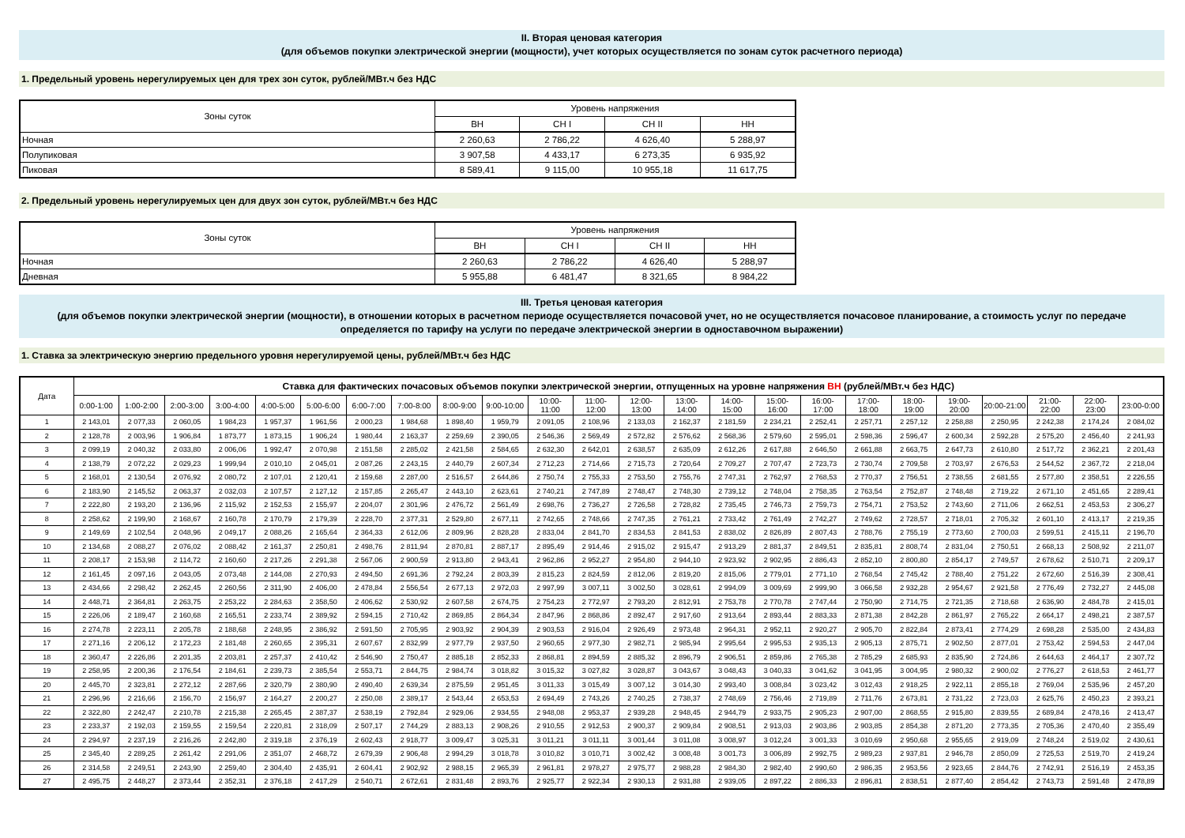II. Вторая ценовая категория
(для объемов покупки электрической энергии (мощности), учет которых осуществляется по зонам суток расчетного периода)
1. Предельный уровень нерегулируемых цен для трех зон суток, рублей/МВт.ч без НДС
| Зоны суток | Уровень напряжения | | | |
| --- | --- | --- | --- | --- |
| | ВН | СН I | СН II | НН |
| Ночная | 2 260,63 | 2 786,22 | 4 626,40 | 5 288,97 |
| Полупиковая | 3 907,58 | 4 433,17 | 6 273,35 | 6 935,92 |
| Пиковая | 8 589,41 | 9 115,00 | 10 955,18 | 11 617,75 |
2. Предельный уровень нерегулируемых цен для двух зон суток, рублей/МВт.ч без НДС
| Зоны суток | Уровень напряжения | | | |
| --- | --- | --- | --- | --- |
| | ВН | СН I | СН II | НН |
| Ночная | 2 260,63 | 2 786,22 | 4 626,40 | 5 288,97 |
| Дневная | 5 955,88 | 6 481,47 | 8 321,65 | 8 984,22 |
III. Третья ценовая категория
(для объемов покупки электрической энергии (мощности), в отношении которых в расчетном периоде осуществляется почасовой учет, но не осуществляется почасовое планирование, а стоимость услуг по передаче
определяется по тарифу на услуги по передаче электрической энергии в одноставочном выражении)
1. Ставка за электрическую энергию предельного уровня нерегулируемой цены, рублей/МВт.ч без НДС
| Дата | Ставка для фактических почасовых объемов покупки электрической энергии, отпущенных на уровне напряжения ВН (рублей/МВт.ч без НДС) | | | | | | | | | | | | | | | | | | | | | | | |
| --- | --- | --- | --- | --- | --- | --- | --- | --- | --- | --- | --- | --- | --- | --- | --- | --- | --- | --- | --- | --- | --- | --- | --- | --- |
| | 0:00-1:00 | 1:00-2:00 | 2:00-3:00 | 3:00-4:00 | 4:00-5:00 | 5:00-6:00 | 6:00-7:00 | 7:00-8:00 | 8:00-9:00 | 9:00-10:00 | 10:00- 11:00 | 11:00- 12:00 | 12:00- 13:00 | 13:00- 14:00 | 14:00- 15:00 | 15:00- 16:00 | 16:00- 17:00 | 17:00- 18:00 | 18:00- 19:00 | 19:00- 20:00 | 20:00-21:00 | 21:00- 22:00 | 22:00- 23:00 | 23:00-0:00 |
| 1 | 2 143,01 | 2 077,33 | 2 060,05 | 1 984,23 | 1 957,37 | 1 961,56 | 2 000,23 | 1 984,68 | 1 898,40 | 1 959,79 | 2 091,05 | 2 108,96 | 2 133,03 | 2 162,37 | 2 181,59 | 2 234,21 | 2 252,41 | 2 257,71 | 2 257,12 | 2 258,88 | 2 250,95 | 2 242,38 | 2 174,24 | 2 084,02 |
| 2 | 2 128,78 | 2 003,96 | 1 906,84 | 1 873,77 | 1 873,15 | 1 906,24 | 1 980,44 | 2 163,37 | 2 259,69 | 2 390,05 | 2 546,36 | 2 569,49 | 2 572,82 | 2 576,62 | 2 568,36 | 2 579,60 | 2 595,01 | 2 598,36 | 2 596,47 | 2 600,34 | 2 592,28 | 2 575,20 | 2 456,40 | 2 241,93 |
| 3 | 2 099,19 | 2 040,32 | 2 033,80 | 2 006,06 | 1 992,47 | 2 070,98 | 2 151,58 | 2 285,02 | 2 421,58 | 2 584,65 | 2 632,30 | 2 642,01 | 2 638,57 | 2 635,09 | 2 612,26 | 2 617,88 | 2 646,50 | 2 661,88 | 2 663,75 | 2 647,73 | 2 610,80 | 2 517,72 | 2 362,21 | 2 201,43 |
| 4 | 2 138,79 | 2 072,22 | 2 029,23 | 1 999,94 | 2 010,10 | 2 045,01 | 2 087,26 | 2 243,15 | 2 440,79 | 2 607,34 | 2 712,23 | 2 714,66 | 2 715,73 | 2 720,64 | 2 709,27 | 2 707,47 | 2 723,73 | 2 730,74 | 2 709,58 | 2 703,97 | 2 676,53 | 2 544,52 | 2 367,72 | 2 218,04 |
| 5 | 2 168,01 | 2 130,54 | 2 076,92 | 2 080,72 | 2 107,01 | 2 120,41 | 2 159,68 | 2 287,00 | 2 516,57 | 2 644,86 | 2 750,74 | 2 755,33 | 2 753,50 | 2 755,76 | 2 747,31 | 2 762,97 | 2 768,53 | 2 770,37 | 2 756,51 | 2 738,55 | 2 681,55 | 2 577,80 | 2 358,51 | 2 226,55 |
| 6 | 2 183,90 | 2 145,52 | 2 063,37 | 2 032,03 | 2 107,57 | 2 127,12 | 2 157,85 | 2 265,47 | 2 443,10 | 2 623,61 | 2 740,21 | 2 747,89 | 2 748,47 | 2 748,30 | 2 739,12 | 2 748,04 | 2 758,35 | 2 763,54 | 2 752,87 | 2 748,48 | 2 719,22 | 2 671,10 | 2 451,65 | 2 289,41 |
| 7 | 2 222,80 | 2 193,20 | 2 136,96 | 2 115,92 | 2 152,53 | 2 155,97 | 2 204,07 | 2 301,96 | 2 476,72 | 2 561,49 | 2 698,76 | 2 736,27 | 2 726,58 | 2 728,82 | 2 735,45 | 2 746,73 | 2 759,73 | 2 754,71 | 2 753,52 | 2 743,60 | 2 711,06 | 2 662,51 | 2 453,53 | 2 306,27 |
| 8 | 2 258,62 | 2 199,90 | 2 168,67 | 2 160,78 | 2 170,79 | 2 179,39 | 2 228,70 | 2 377,31 | 2 529,80 | 2 677,11 | 2 742,65 | 2 748,66 | 2 747,35 | 2 761,21 | 2 733,42 | 2 761,49 | 2 742,27 | 2 749,62 | 2 728,57 | 2 718,01 | 2 705,32 | 2 601,10 | 2 413,17 | 2 219,35 |
| 9 | 2 149,69 | 2 102,54 | 2 048,96 | 2 049,17 | 2 088,26 | 2 165,64 | 2 364,33 | 2 612,06 | 2 809,96 | 2 828,28 | 2 833,04 | 2 841,70 | 2 834,53 | 2 841,53 | 2 838,02 | 2 826,89 | 2 807,43 | 2 788,76 | 2 755,19 | 2 773,60 | 2 700,03 | 2 599,51 | 2 415,11 | 2 196,70 |
| 10 | 2 134,68 | 2 088,27 | 2 076,02 | 2 088,42 | 2 161,37 | 2 250,81 | 2 498,76 | 2 811,94 | 2 870,81 | 2 887,17 | 2 895,49 | 2 914,46 | 2 915,02 | 2 915,47 | 2 913,29 | 2 881,37 | 2 849,51 | 2 835,81 | 2 808,74 | 2 831,04 | 2 750,51 | 2 668,13 | 2 508,92 | 2 211,07 |
| 11 | 2 208,17 | 2 153,98 | 2 114,72 | 2 160,60 | 2 217,26 | 2 291,38 | 2 567,06 | 2 900,59 | 2 913,80 | 2 943,41 | 2 962,86 | 2 952,27 | 2 954,80 | 2 944,10 | 2 923,92 | 2 902,95 | 2 886,43 | 2 852,10 | 2 800,80 | 2 854,17 | 2 749,57 | 2 678,62 | 2 510,71 | 2 209,17 |
| 12 | 2 161,45 | 2 097,16 | 2 043,05 | 2 073,48 | 2 144,08 | 2 270,93 | 2 494,50 | 2 691,36 | 2 792,24 | 2 803,39 | 2 815,23 | 2 824,59 | 2 812,06 | 2 819,20 | 2 815,06 | 2 779,01 | 2 771,10 | 2 768,54 | 2 745,42 | 2 788,40 | 2 751,22 | 2 672,60 | 2 516,39 | 2 308,41 |
| 13 | 2 434,66 | 2 298,42 | 2 262,45 | 2 260,56 | 2 311,90 | 2 406,00 | 2 478,84 | 2 556,54 | 2 677,13 | 2 972,03 | 2 997,99 | 3 007,11 | 3 002,50 | 3 028,61 | 2 994,09 | 3 009,69 | 2 999,90 | 3 066,58 | 2 932,28 | 2 954,67 | 2 921,58 | 2 776,49 | 2 732,27 | 2 445,08 |
| 14 | 2 448,71 | 2 364,81 | 2 263,75 | 2 253,22 | 2 284,63 | 2 358,50 | 2 406,62 | 2 530,92 | 2 607,58 | 2 674,75 | 2 754,23 | 2 772,97 | 2 793,20 | 2 812,91 | 2 753,78 | 2 770,78 | 2 747,44 | 2 750,90 | 2 714,75 | 2 721,35 | 2 718,68 | 2 636,90 | 2 484,78 | 2 415,01 |
| 15 | 2 226,06 | 2 189,47 | 2 160,68 | 2 165,51 | 2 233,74 | 2 389,92 | 2 594,15 | 2 710,42 | 2 869,85 | 2 864,34 | 2 847,96 | 2 868,86 | 2 892,47 | 2 917,60 | 2 913,64 | 2 893,44 | 2 883,33 | 2 871,38 | 2 842,28 | 2 861,97 | 2 765,22 | 2 664,17 | 2 498,21 | 2 387,57 |
| 16 | 2 274,78 | 2 223,11 | 2 205,78 | 2 188,68 | 2 248,95 | 2 386,92 | 2 591,50 | 2 705,95 | 2 903,92 | 2 904,39 | 2 903,53 | 2 916,04 | 2 926,49 | 2 973,48 | 2 964,31 | 2 952,11 | 2 920,27 | 2 905,70 | 2 822,84 | 2 873,41 | 2 774,29 | 2 698,28 | 2 535,00 | 2 434,83 |
| 17 | 2 271,16 | 2 206,12 | 2 172,23 | 2 181,48 | 2 260,65 | 2 395,31 | 2 607,67 | 2 832,99 | 2 977,79 | 2 937,50 | 2 960,65 | 2 977,30 | 2 982,71 | 2 985,94 | 2 995,64 | 2 995,53 | 2 935,13 | 2 905,13 | 2 875,71 | 2 902,50 | 2 877,01 | 2 753,42 | 2 594,53 | 2 447,04 |
| 18 | 2 360,47 | 2 226,86 | 2 201,35 | 2 203,81 | 2 257,37 | 2 410,42 | 2 546,90 | 2 750,47 | 2 885,18 | 2 852,33 | 2 868,81 | 2 894,59 | 2 885,32 | 2 896,79 | 2 906,51 | 2 859,86 | 2 765,38 | 2 785,29 | 2 685,93 | 2 835,90 | 2 724,86 | 2 644,63 | 2 464,17 | 2 307,72 |
| 19 | 2 258,95 | 2 200,36 | 2 176,54 | 2 184,61 | 2 239,73 | 2 385,54 | 2 553,71 | 2 844,75 | 2 984,74 | 3 018,82 | 3 015,32 | 3 027,82 | 3 028,87 | 3 043,67 | 3 048,43 | 3 040,33 | 3 041,62 | 3 041,95 | 3 004,95 | 2 980,32 | 2 900,02 | 2 776,27 | 2 618,53 | 2 461,77 |
| 20 | 2 445,70 | 2 323,81 | 2 272,12 | 2 287,66 | 2 320,79 | 2 380,90 | 2 490,40 | 2 639,34 | 2 875,59 | 2 951,45 | 3 011,33 | 3 015,49 | 3 007,12 | 3 014,30 | 2 993,40 | 3 008,84 | 3 023,42 | 3 012,43 | 2 918,25 | 2 922,11 | 2 855,18 | 2 769,04 | 2 535,96 | 2 457,20 |
| 21 | 2 296,96 | 2 216,66 | 2 156,70 | 2 156,97 | 2 164,27 | 2 200,27 | 2 250,08 | 2 389,17 | 2 543,44 | 2 653,53 | 2 694,49 | 2 743,26 | 2 740,25 | 2 738,37 | 2 748,69 | 2 756,46 | 2 719,89 | 2 711,76 | 2 673,81 | 2 731,22 | 2 723,03 | 2 625,76 | 2 450,23 | 2 393,21 |
| 22 | 2 322,80 | 2 242,47 | 2 210,78 | 2 215,38 | 2 265,45 | 2 387,37 | 2 538,19 | 2 792,84 | 2 929,06 | 2 934,55 | 2 948,08 | 2 953,37 | 2 939,28 | 2 948,45 | 2 944,79 | 2 933,75 | 2 905,23 | 2 907,00 | 2 868,55 | 2 915,80 | 2 839,55 | 2 689,84 | 2 478,16 | 2 413,47 |
| 23 | 2 233,37 | 2 192,03 | 2 159,55 | 2 159,54 | 2 220,81 | 2 318,09 | 2 507,17 | 2 744,29 | 2 883,13 | 2 908,26 | 2 910,55 | 2 912,53 | 2 900,37 | 2 909,84 | 2 908,51 | 2 913,03 | 2 903,86 | 2 903,85 | 2 854,38 | 2 871,20 | 2 773,35 | 2 705,36 | 2 470,40 | 2 355,49 |
| 24 | 2 294,97 | 2 237,19 | 2 216,26 | 2 242,80 | 2 319,18 | 2 376,19 | 2 602,43 | 2 918,77 | 3 009,47 | 3 025,31 | 3 011,21 | 3 011,11 | 3 001,44 | 3 011,08 | 3 008,97 | 3 012,24 | 3 001,33 | 3 010,69 | 2 950,68 | 2 955,65 | 2 919,09 | 2 748,24 | 2 519,02 | 2 430,61 |
| 25 | 2 345,40 | 2 289,25 | 2 261,42 | 2 291,06 | 2 351,07 | 2 468,72 | 2 679,39 | 2 906,48 | 2 994,29 | 3 018,78 | 3 010,82 | 3 010,71 | 3 002,42 | 3 008,48 | 3 001,73 | 3 006,89 | 2 992,75 | 2 989,23 | 2 937,81 | 2 946,78 | 2 850,09 | 2 725,53 | 2 519,70 | 2 419,24 |
| 26 | 2 314,58 | 2 249,51 | 2 243,90 | 2 259,40 | 2 304,40 | 2 435,91 | 2 604,41 | 2 902,92 | 2 988,15 | 2 965,39 | 2 961,81 | 2 978,27 | 2 975,77 | 2 988,28 | 2 984,30 | 2 982,40 | 2 990,60 | 2 986,35 | 2 953,56 | 2 923,65 | 2 844,76 | 2 742,91 | 2 516,19 | 2 453,35 |
| 27 | 2 495,75 | 2 448,27 | 2 373,44 | 2 352,31 | 2 376,18 | 2 417,29 | 2 540,71 | 2 672,61 | 2 831,48 | 2 893,76 | 2 925,77 | 2 922,34 | 2 930,13 | 2 931,88 | 2 939,05 | 2 897,22 | 2 886,33 | 2 896,81 | 2 838,51 | 2 877,40 | 2 854,42 | 2 743,73 | 2 591,48 | 2 478,89 |